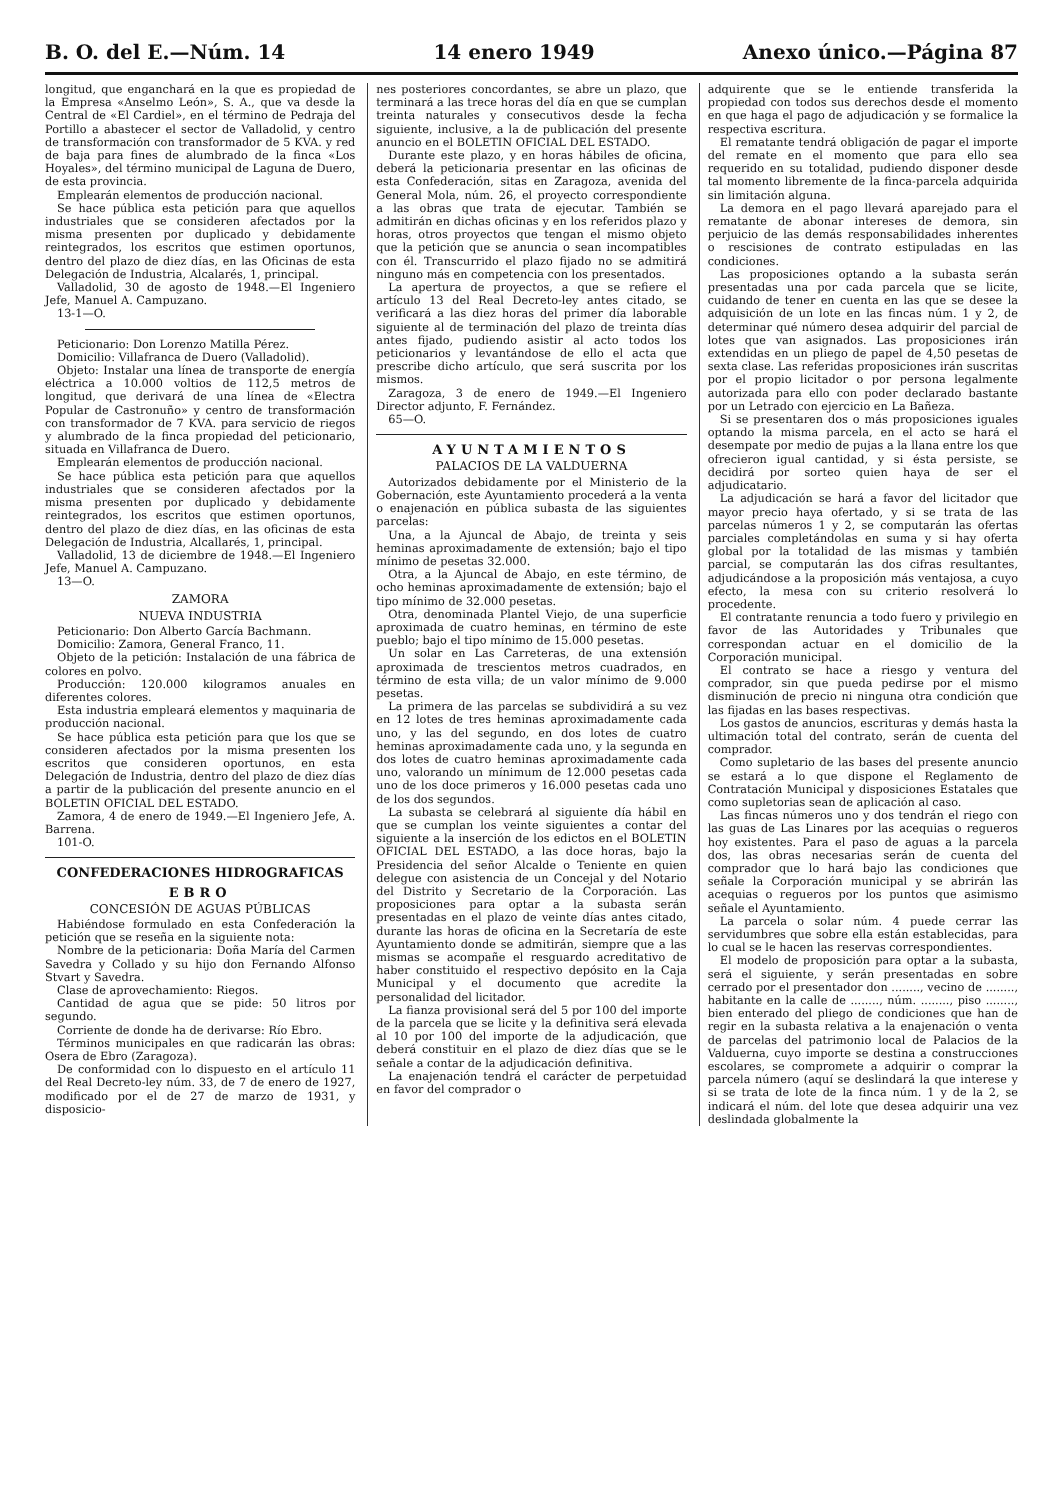B. O. del E.—Núm. 14 14 enero 1949 Anexo único.—Página 87
longitud, que enganchará en la que es propiedad de la Empresa «Anselmo León», S. A., que va desde la Central de «El Cardiel», en el término de Pedraja del Portillo a abastecer el sector de Valladolid, y centro de transformación con transformador de 5 KVA. y red de baja para fines de alumbrado de la finca «Los Hoyales», del término municipal de Laguna de Duero, de esta provincia.
Emplearán elementos de producción nacional.
Se hace pública esta petición para que aquellos industriales que se consideren afectados por la misma presenten por duplicado y debidamente reintegrados, los escritos que estimen oportunos, dentro del plazo de diez días, en las Oficinas de esta Delegación de Industria, Alcalarés, 1, principal.
Valladolid, 30 de agosto de 1948.—El Ingeniero Jefe, Manuel A. Campuzano.
13-1—O.
Peticionario: Don Lorenzo Matilla Pérez.
Domicilio: Villafranca de Duero (Valladolid).
Objeto: Instalar una línea de transporte de energía eléctrica a 10.000 voltios de 112,5 metros de longitud, que derivará de una línea de «Electra Popular de Castronuño» y centro de transformación con transformador de 7 KVA. para servicio de riegos y alumbrado de la finca propiedad del peticionario, situada en Villafranca de Duero.
Emplearán elementos de producción nacional.
Se hace pública esta petición para que aquellos industriales que se consideren afectados por la misma presenten por duplicado y debidamente reintegrados, los escritos que estimen oportunos, dentro del plazo de diez días, en las oficinas de esta Delegación de Industria, Alcallarés, 1, principal.
Valladolid, 13 de diciembre de 1948.—El Ingeniero Jefe, Manuel A. Campuzano.
13—O.
ZAMORA
NUEVA INDUSTRIA
Peticionario: Don Alberto García Bachmann.
Domicilio: Zamora, General Franco, 11.
Objeto de la petición: Instalación de una fábrica de colores en polvo.
Producción: 120.000 kilogramos anuales en diferentes colores.
Esta industria empleará elementos y maquinaria de producción nacional.
Se hace pública esta petición para que los que se consideren afectados por la misma presenten los escritos que consideren oportunos, en esta Delegación de Industria, dentro del plazo de diez días a partir de la publicación del presente anuncio en el BOLETIN OFICIAL DEL ESTADO.
Zamora, 4 de enero de 1949.—El Ingeniero Jefe, A. Barrena.
101-O.
CONFEDERACIONES HIDROGRAFICAS
EBRO
CONCESIÓN DE AGUAS PÚBLICAS
Habiéndose formulado en esta Confederación la petición que se reseña en la siguiente nota:
Nombre de la peticionaria: Doña María del Carmen Savedra y Collado y su hijo don Fernando Alfonso Stvart y Savedra.
Clase de aprovechamiento: Riegos.
Cantidad de agua que se pide: 50 litros por segundo.
Corriente de donde ha de derivarse: Río Ebro.
Términos municipales en que radicarán las obras: Osera de Ebro (Zaragoza).
De conformidad con lo dispuesto en el artículo 11 del Real Decreto-ley núm. 33, de 7 de enero de 1927, modificado por el de 27 de marzo de 1931, y disposicio-
nes posteriores concordantes, se abre un plazo, que terminará a las trece horas del día en que se cumplan treinta naturales y consecutivos desde la fecha siguiente, inclusive, a la de publicación del presente anuncio en el BOLETIN OFICIAL DEL ESTADO.
Durante este plazo, y en horas hábiles de oficina, deberá la peticionaria presentar en las oficinas de esta Confederación, sitas en Zaragoza, avenida del General Mola, núm. 26, el proyecto correspondiente a las obras que trata de ejecutar. También se admitirán en dichas oficinas y en los referidos plazo y horas, otros proyectos que tengan el mismo objeto que la petición que se anuncia o sean incompatibles con él. Transcurrido el plazo fijado no se admitirá ninguno más en competencia con los presentados.
La apertura de proyectos, a que se refiere el artículo 13 del Real Decreto-ley antes citado, se verificará a las diez horas del primer día laborable siguiente al de terminación del plazo de treinta días antes fijado, pudiendo asistir al acto todos los peticionarios y levantándose de ello el acta que prescribe dicho artículo, que será suscrita por los mismos.
Zaragoza, 3 de enero de 1949.—El Ingeniero Director adjunto, F. Fernández.
65—O.
AYUNTAMIENTOS
PALACIOS DE LA VALDUERNA
Autorizados debidamente por el Ministerio de la Gobernación, este Ayuntamiento procederá a la venta o enajenación en pública subasta de las siguientes parcelas:
Una, a la Ajuncal de Abajo, de treinta y seis heminas aproximadamente de extensión; bajo el tipo mínimo de pesetas 32.000.
Otra, a la Ajuncal de Abajo, en este término, de ocho heminas aproximadamente de extensión; bajo el tipo mínimo de 32.000 pesetas.
Otra, denominada Plantel Viejo, de una superficie aproximada de cuatro heminas, en término de este pueblo; bajo el tipo mínimo de 15.000 pesetas.
Un solar en Las Carreteras, de una extensión aproximada de trescientos metros cuadrados, en término de esta villa; de un valor mínimo de 9.000 pesetas.
La primera de las parcelas se subdividirá a su vez en 12 lotes de tres heminas aproximadamente cada uno, y las del segundo, en dos lotes de cuatro heminas aproximadamente cada uno, y la segunda en dos lotes de cuatro heminas aproximadamente cada uno, valorando un mínimum de 12.000 pesetas cada uno de los doce primeros y 16.000 pesetas cada uno de los dos segundos.
La subasta se celebrará al siguiente día hábil en que se cumplan los veinte siguientes a contar del siguiente a la inserción de los edictos en el BOLETIN OFICIAL DEL ESTADO, a las doce horas, bajo la Presidencia del señor Alcalde o Teniente en quien delegue con asistencia de un Concejal y del Notario del Distrito y Secretario de la Corporación. Las proposiciones para optar a la subasta serán presentadas en el plazo de veinte días antes citado, durante las horas de oficina en la Secretaría de este Ayuntamiento donde se admitirán, siempre que a las mismas se acompañe el resguardo acreditativo de haber constituido el respectivo depósito en la Caja Municipal y el documento que acredite la personalidad del licitador.
La fianza provisional será del 5 por 100 del importe de la parcela que se licite y la definitiva será elevada al 10 por 100 del importe de la adjudicación, que deberá constituir en el plazo de diez días que se le señale a contar de la adjudicación definitiva.
La enajenación tendrá el carácter de perpetuidad en favor del comprador o
adquirente que se le entiende transferida la propiedad con todos sus derechos desde el momento en que haga el pago de adjudicación y se formalice la respectiva escritura.
El rematante tendrá obligación de pagar el importe del remate en el momento que para ello sea requerido en su totalidad, pudiendo disponer desde tal momento libremente de la finca-parcela adquirida sin limitación alguna.
La demora en el pago llevará aparejado para el rematante de abonar intereses de demora, sin perjuicio de las demás responsabilidades inherentes o rescisiones de contrato estipuladas en las condiciones.
Las proposiciones optando a la subasta serán presentadas una por cada parcela que se licite, cuidando de tener en cuenta en las que se desee la adquisición de un lote en las fincas núm. 1 y 2, de determinar qué número desea adquirir del parcial de lotes que van asignados. Las proposiciones irán extendidas en un pliego de papel de 4,50 pesetas de sexta clase. Las referidas proposiciones irán suscritas por el propio licitador o por persona legalmente autorizada para ello con poder declarado bastante por un Letrado con ejercicio en La Bañeza.
Si se presentaren dos o más proposiciones iguales optando la misma parcela, en el acto se hará el desempate por medio de pujas a la llana entre los que ofrecieron igual cantidad, y si ésta persiste, se decidirá por sorteo quien haya de ser el adjudicatario.
La adjudicación se hará a favor del licitador que mayor precio haya ofertado, y si se trata de las parcelas números 1 y 2, se computarán las ofertas parciales completándolas en suma y si hay oferta global por la totalidad de las mismas y también parcial, se computarán las dos cifras resultantes, adjudicándose a la proposición más ventajosa, a cuyo efecto, la mesa con su criterio resolverá lo procedente.
El contratante renuncia a todo fuero y privilegio en favor de las Autoridades y Tribunales que correspondan actuar en el domicilio de la Corporación municipal.
El contrato se hace a riesgo y ventura del comprador, sin que pueda pedirse por el mismo disminución de precio ni ninguna otra condición que las fijadas en las bases respectivas.
Los gastos de anuncios, escrituras y demás hasta la ultimación total del contrato, serán de cuenta del comprador.
Como supletario de las bases del presente anuncio se estará a lo que dispone el Reglamento de Contratación Municipal y disposiciones Estatales que como supletorias sean de aplicación al caso.
Las fincas números uno y dos tendrán el riego con las guas de Las Linares por las acequias o regueros hoy existentes. Para el paso de aguas a la parcela dos, las obras necesarias serán de cuenta del comprador que lo hará bajo las condiciones que señale la Corporación municipal y se abrirán las acequias o regueros por los puntos que asimismo señale el Ayuntamiento.
La parcela o solar núm. 4 puede cerrar las servidumbres que sobre ella están establecidas, para lo cual se le hacen las reservas correspondientes.
El modelo de proposición para optar a la subasta, será el siguiente, y serán presentadas en sobre cerrado por el presentador don ........, vecino de ........, habitante en la calle de ........, núm. ........, piso ........, bien enterado del pliego de condiciones que han de regir en la subasta relativa a la enajenación o venta de parcelas del patrimonio local de Palacios de la Valduerna, cuyo importe se destina a construcciones escolares, se compromete a adquirir o comprar la parcela número (aquí se deslindará la que interese y si se trata de lote de la finca núm. 1 y de la 2, se indicará el núm. del lote que desea adquirir una vez deslindada globalmente la